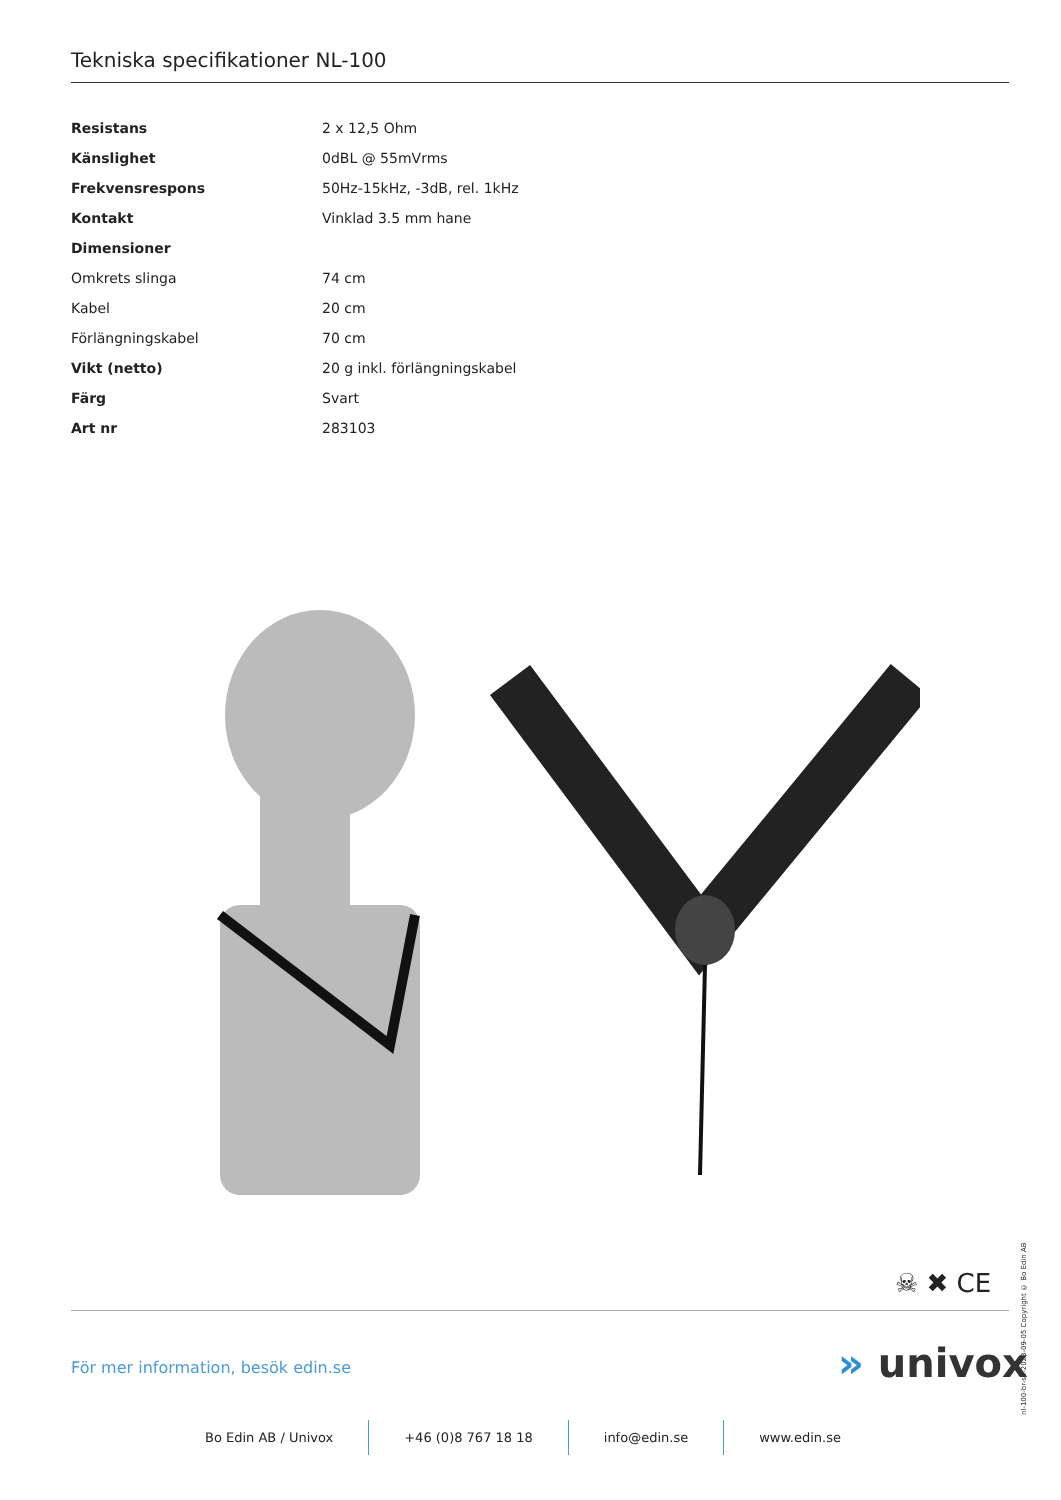Tekniska specifikationer NL-100
| Resistans | 2 x 12,5 Ohm |
| Känslighet | 0dBL @ 55mVrms |
| Frekvensrespons | 50Hz-15kHz, -3dB, rel. 1kHz |
| Kontakt | Vinklad 3.5 mm hane |
| Dimensioner | |
| Omkrets slinga | 74 cm |
| Kabel | 20 cm |
| Förlängningskabel | 70 cm |
| Vikt (netto) | 20 g inkl. förlängningskabel |
| Färg | Svart |
| Art nr | 283103 |
☠ ✖ CE
nl-100-br-se-2023-09-05 Copyright © Bo Edin AB
För mer information, besök edin.se
» univox
Bo Edin AB / Univox +46 (0)8 767 18 18 info@edin.se www.edin.se